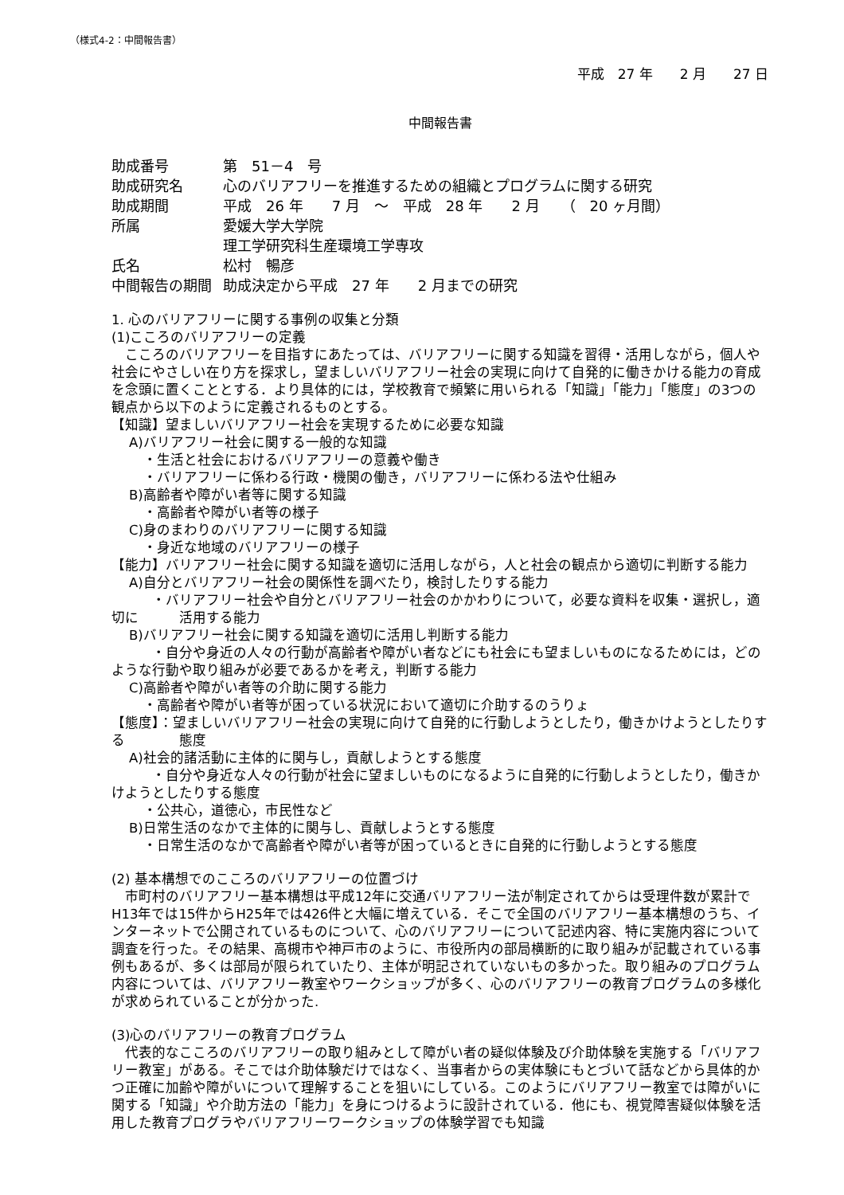（様式4-2：中間報告書）
平成　27 年　　2 月　　27 日
中間報告書
助成番号 第　51－4　号
助成研究名 心のバリアフリーを推進するための組織とプログラムに関する研究
助成期間 平成　26 年　　7 月　～　平成　28 年　　2 月　　（　20 ヶ月間）
所属 愛媛大学大学院
理工学研究科生産環境工学専攻
氏名 松村　暢彦
中間報告の期間 助成決定から平成　27 年　　2 月までの研究
1. 心のバリアフリーに関する事例の収集と分類
(1)こころのバリアフリーの定義
　こころのバリアフリーを目指すにあたっては、バリアフリーに関する知識を習得・活用しながら，個人や社会にやさしい在り方を探求し，望ましいバリアフリー社会の実現に向けて自発的に働きかける能力の育成を念頭に置くこととする．より具体的には，学校教育で頻繁に用いられる「知識」「能力」「態度」の3つの観点から以下のように定義されるものとする。
【知識】望ましいバリアフリー社会を実現するために必要な知識
A)バリアフリー社会に関する一般的な知識
・生活と社会におけるバリアフリーの意義や働き
・バリアフリーに係わる行政・機関の働き，バリアフリーに係わる法や仕組み
B)高齢者や障がい者等に関する知識
・高齢者や障がい者等の様子
C)身のまわりのバリアフリーに関する知識
・身近な地域のバリアフリーの様子
【能力】バリアフリー社会に関する知識を適切に活用しながら，人と社会の観点から適切に判断する能力
A)自分とバリアフリー社会の関係性を調べたり，検討したりする能力
　　　・バリアフリー社会や自分とバリアフリー社会のかかわりについて，必要な資料を収集・選択し，適切に　　　活用する能力
B)バリアフリー社会に関する知識を適切に活用し判断する能力
　　　・自分や身近の人々の行動が高齢者や障がい者などにも社会にも望ましいものになるためには，どの　　　ような行動や取り組みが必要であるかを考え，判断する能力
C)高齢者や障がい者等の介助に関する能力
・高齢者や障がい者等が困っている状況において適切に介助するのうりょ
【態度】：望ましいバリアフリー社会の実現に向けて自発的に行動しようとしたり，働きかけようとしたりする　　　　態度
A)社会的諸活動に主体的に関与し，貢献しようとする態度
　　　・自分や身近な人々の行動が社会に望ましいものになるように自発的に行動しようとしたり，働きかけようとしたりする態度
・公共心，道徳心，市民性など
B)日常生活のなかで主体的に関与し、貢献しようとする態度
・日常生活のなかで高齢者や障がい者等が困っているときに自発的に行動しようとする態度
(2) 基本構想でのこころのバリアフリーの位置づけ
　市町村のバリアフリー基本構想は平成12年に交通バリアフリー法が制定されてからは受理件数が累計でH13年では15件からH25年では426件と大幅に増えている．そこで全国のバリアフリー基本構想のうち、インターネットで公開されているものについて、心のバリアフリーについて記述内容、特に実施内容について調査を行った。その結果、高槻市や神戸市のように、市役所内の部局横断的に取り組みが記載されている事例もあるが、多くは部局が限られていたり、主体が明記されていないもの多かった。取り組みのプログラム内容については、バリアフリー教室やワークショップが多く、心のバリアフリーの教育プログラムの多様化が求められていることが分かった.
(3)心のバリアフリーの教育プログラム
　代表的なこころのバリアフリーの取り組みとして障がい者の疑似体験及び介助体験を実施する「バリアフリー教室」がある。そこでは介助体験だけではなく、当事者からの実体験にもとづいて話などから具体的かつ正確に加齢や障がいについて理解することを狙いにしている。このようにバリアフリー教室では障がいに関する「知識」や介助方法の「能力」を身につけるように設計されている．他にも、視覚障害疑似体験を活用した教育プログラやバリアフリーワークショップの体験学習でも知識